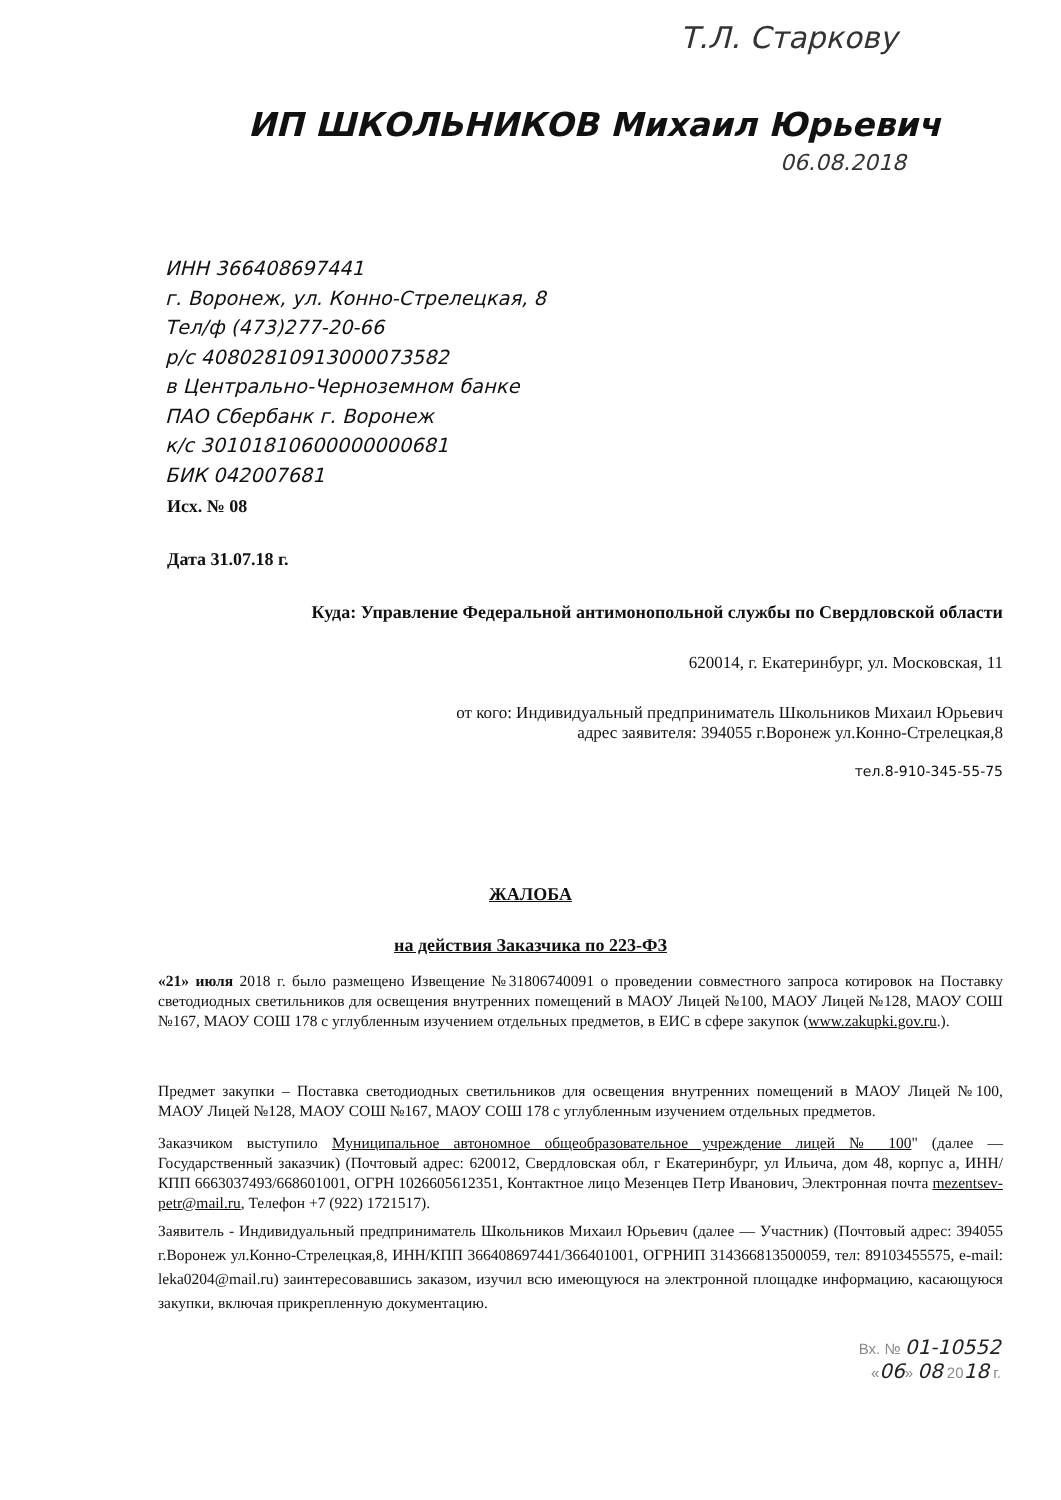Т.Л. Старкову
ИП ШКОЛЬНИКОВ Михаил Юрьевич
06.08.2018
ИНН 366408697441
г. Воронеж, ул. Конно-Стрелецкая, 8
Тел/ф (473)277-20-66
р/с 40802810913000073582
в Центрально-Черноземном банке
ПАО Сбербанк г. Воронеж
к/с 30101810600000000681
БИК 042007681
Исх. № 08
Дата 31.07.18 г.
Куда: Управление Федеральной антимонопольной службы по Свердловской области
620014, г. Екатеринбург, ул. Московская, 11
от кого: Индивидуальный предприниматель Школьников Михаил Юрьевич
адрес заявителя: 394055 г.Воронеж ул.Конно-Стрелецкая,8
тел.8-910-345-55-75
ЖАЛОБА
на действия Заказчика по 223-ФЗ
«21» июля 2018 г. было размещено Извещение №31806740091 о проведении совместного запроса котировок на Поставку светодиодных светильников для освещения внутренних помещений в МАОУ Лицей №100, МАОУ Лицей №128, МАОУ СОШ №167, МАОУ СОШ 178 с углубленным изучением отдельных предметов, в ЕИС в сфере закупок (www.zakupki.gov.ru.).
Предмет закупки – Поставка светодиодных светильников для освещения внутренних помещений в МАОУ Лицей №100, МАОУ Лицей №128, МАОУ СОШ №167, МАОУ СОШ 178 с углубленным изучением отдельных предметов.
Заказчиком выступило Муниципальное автономное общеобразовательное учреждение лицей № 100" (далее — Государственный заказчик) (Почтовый адрес: 620012, Свердловская обл, г Екатеринбург, ул Ильича, дом 48, корпус а, ИНН/КПП 6663037493/668601001, ОГРН 1026605612351, Контактное лицо Мезенцев Петр Иванович, Электронная почта mezentsev-petr@mail.ru, Телефон +7 (922) 1721517).
Заявитель - Индивидуальный предприниматель Школьников Михаил Юрьевич (далее — Участник) (Почтовый адрес: 394055 г.Воронеж ул.Конно-Стрелецкая,8, ИНН/КПП 366408697441/366401001, ОГРНИП 314366813500059, тел: 89103455575, e-mail: leka0204@mail.ru) заинтересовавшись заказом, изучил всю имеющуюся на электронной площадке информацию, касающуюся закупки, включая прикрепленную документацию.
Вх. № 01-10552
«06» 08 2018 г.